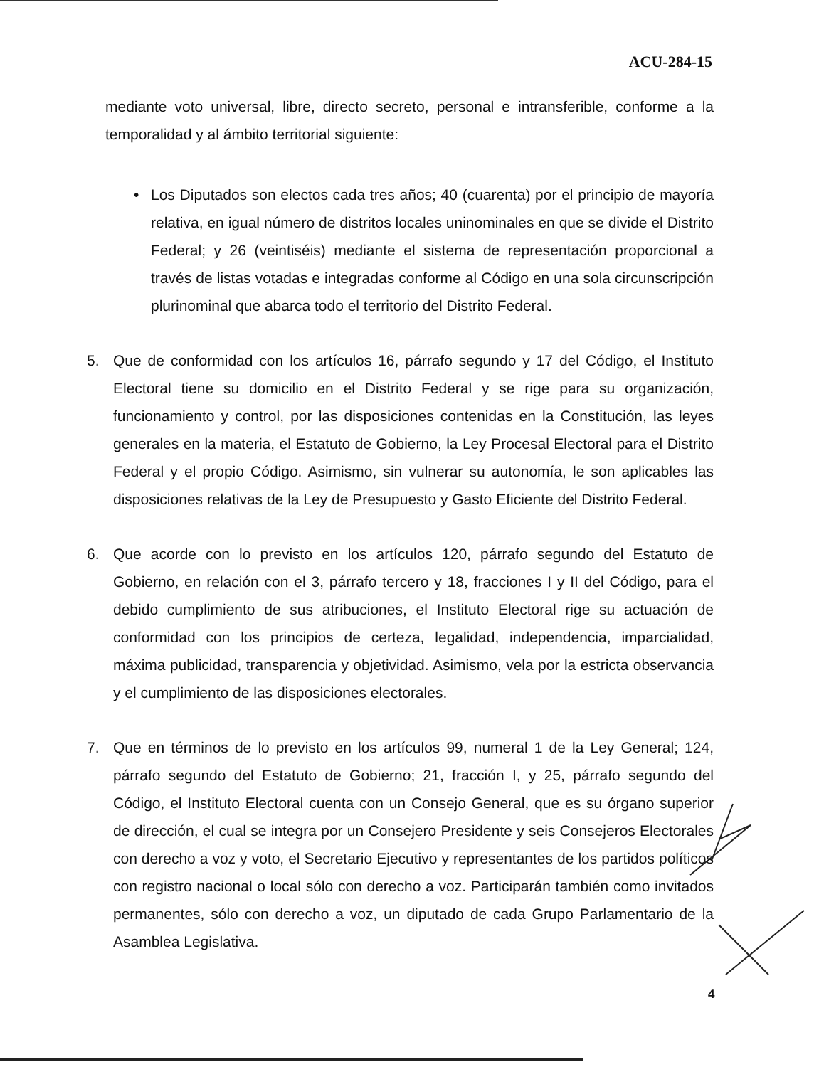ACU-284-15
mediante voto universal, libre, directo secreto, personal e intransferible, conforme a la temporalidad y al ámbito territorial siguiente:
• Los Diputados son electos cada tres años; 40 (cuarenta) por el principio de mayoría relativa, en igual número de distritos locales uninominales en que se divide el Distrito Federal; y 26 (veintiséis) mediante el sistema de representación proporcional a través de listas votadas e integradas conforme al Código en una sola circunscripción plurinominal que abarca todo el territorio del Distrito Federal.
5. Que de conformidad con los artículos 16, párrafo segundo y 17 del Código, el Instituto Electoral tiene su domicilio en el Distrito Federal y se rige para su organización, funcionamiento y control, por las disposiciones contenidas en la Constitución, las leyes generales en la materia, el Estatuto de Gobierno, la Ley Procesal Electoral para el Distrito Federal y el propio Código. Asimismo, sin vulnerar su autonomía, le son aplicables las disposiciones relativas de la Ley de Presupuesto y Gasto Eficiente del Distrito Federal.
6. Que acorde con lo previsto en los artículos 120, párrafo segundo del Estatuto de Gobierno, en relación con el 3, párrafo tercero y 18, fracciones I y II del Código, para el debido cumplimiento de sus atribuciones, el Instituto Electoral rige su actuación de conformidad con los principios de certeza, legalidad, independencia, imparcialidad, máxima publicidad, transparencia y objetividad. Asimismo, vela por la estricta observancia y el cumplimiento de las disposiciones electorales.
7. Que en términos de lo previsto en los artículos 99, numeral 1 de la Ley General; 124, párrafo segundo del Estatuto de Gobierno; 21, fracción I, y 25, párrafo segundo del Código, el Instituto Electoral cuenta con un Consejo General, que es su órgano superior de dirección, el cual se integra por un Consejero Presidente y seis Consejeros Electorales con derecho a voz y voto, el Secretario Ejecutivo y representantes de los partidos políticos con registro nacional o local sólo con derecho a voz. Participarán también como invitados permanentes, sólo con derecho a voz, un diputado de cada Grupo Parlamentario de la Asamblea Legislativa.
4